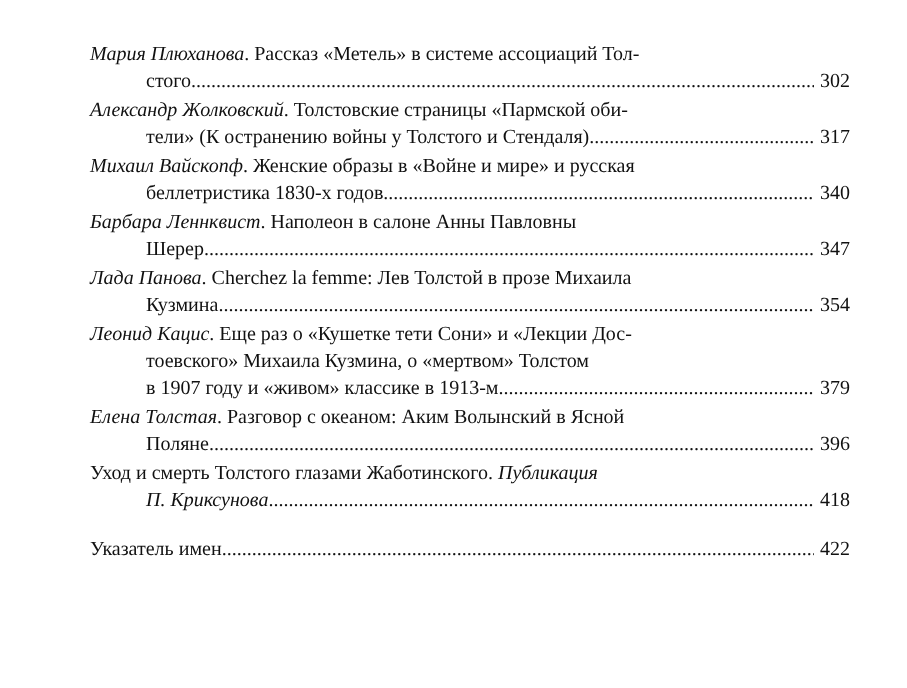Мария Плюханова. Рассказ «Метель» в системе ассоциаций Тол-
стого 302
Александр Жолковский. Толстовские страницы «Пармской оби-
тели» (К остранению войны у Толстого и Стендаля) 317
Михаил Вайскопф. Женские образы в «Войне и мире» и русская
беллетристика 1830-х годов 340
Барбара Леннквист. Наполеон в салоне Анны Павловны
Шерер 347
Лада Панова. Cherchez la femme: Лев Толстой в прозе Михаила
Кузмина 354
Леонид Кацис. Еще раз о «Кушетке тети Сони» и «Лекции Дос-
тоевского» Михаила Кузмина, о «мертвом» Толстом
в 1907 году и «живом» классике в 1913-м 379
Елена Толстая. Разговор с океаном: Аким Волынский в Ясной
Поляне 396
Уход и смерть Толстого глазами Жаботинского. Публикация
П. Криксунова 418
Указатель имен 422